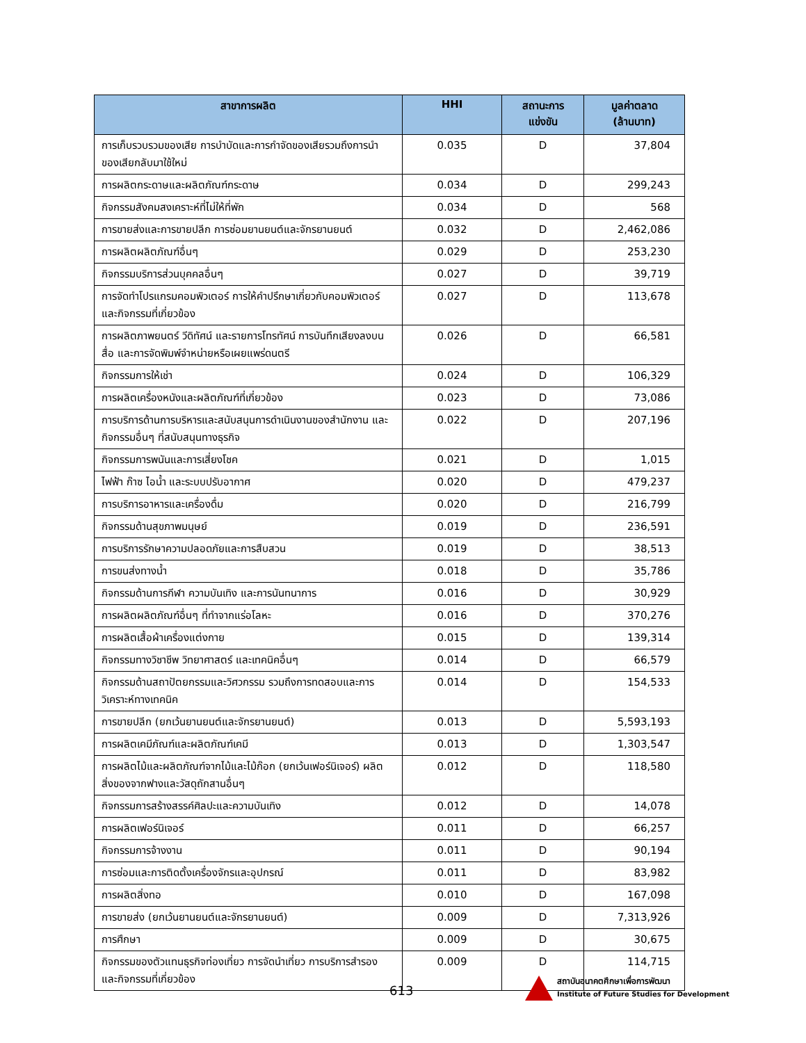| สาขาการผลิต | HHI | สถานะการ แข่งขัน | มูลค่าตลาด (ล้านบาท) |
| --- | --- | --- | --- |
| การเก็บรวบรวมของเสีย การบำบัดและการกำจัดของเสียรวมถึงการนำของเสียกลับมาใช้ใหม่ | 0.035 | D | 37,804 |
| การผลิตกระดาษและผลิตภัณฑ์กระดาษ | 0.034 | D | 299,243 |
| กิจกรรมสังคมสงเคราะห์ที่ไม่ให้ที่พัก | 0.034 | D | 568 |
| การขายส่งและการขายปลีก การซ่อมยานยนต์และจักรยานยนต์ | 0.032 | D | 2,462,086 |
| การผลิตผลิตภัณฑ์อื่นๆ | 0.029 | D | 253,230 |
| กิจกรรมบริการส่วนบุคคลอื่นๆ | 0.027 | D | 39,719 |
| การจัดทำโปรแกรมคอมพิวเตอร์ การให้คำปรึกษาเกี่ยวกับคอมพิวเตอร์ และกิจกรรมที่เกี่ยวข้อง | 0.027 | D | 113,678 |
| การผลิตภาพยนตร์ วีดิทัศน์ และรายการโทรทัศน์ การบันทึกเสียงลงบนสื่อ และการจัดพิมพ์จำหน่ายหรือเผยแพร่ดนตรี | 0.026 | D | 66,581 |
| กิจกรรมการให้เช่า | 0.024 | D | 106,329 |
| การผลิตเครื่องหนังและผลิตภัณฑ์ที่เกี่ยวข้อง | 0.023 | D | 73,086 |
| การบริการด้านการบริหารและสนับสนุนการดำเนินงานของสำนักงาน และกิจกรรมอื่นๆ ที่สนับสนุนทางธุรกิจ | 0.022 | D | 207,196 |
| กิจกรรมการพนันและการเสี่ยงโชค | 0.021 | D | 1,015 |
| ไฟฟ้า ก๊าซ ไอน้ำ และระบบปรับอากาศ | 0.020 | D | 479,237 |
| การบริการอาหารและเครื่องดื่ม | 0.020 | D | 216,799 |
| กิจกรรมด้านสุขภาพมนุษย์ | 0.019 | D | 236,591 |
| การบริการรักษาความปลอดภัยและการสืบสวน | 0.019 | D | 38,513 |
| การขนส่งทางน้ำ | 0.018 | D | 35,786 |
| กิจกรรมด้านการกีฬา ความบันเทิง และการนันทนาการ | 0.016 | D | 30,929 |
| การผลิตผลิตภัณฑ์อื่นๆ ที่ทำจากแร่อโลหะ | 0.016 | D | 370,276 |
| การผลิตเสื้อผ้าเครื่องแต่งกาย | 0.015 | D | 139,314 |
| กิจกรรมทางวิชาชีพ วิทยาศาสตร์ และเทคนิคอื่นๆ | 0.014 | D | 66,579 |
| กิจกรรมด้านสถาปัตยกรรมและวิศวกรรม รวมถึงการทดสอบและการวิเคราะห์ทางเทคนิค | 0.014 | D | 154,533 |
| การขายปลีก (ยกเว้นยานยนต์และจักรยานยนต์) | 0.013 | D | 5,593,193 |
| การผลิตเคมีภัณฑ์และผลิตภัณฑ์เคมี | 0.013 | D | 1,303,547 |
| การผลิตไม้และผลิตภัณฑ์จากไม้และไม้ก๊อก (ยกเว้นเฟอร์นิเจอร์) ผลิตสิ่งของจากฟางและวัสดุถักสานอื่นๆ | 0.012 | D | 118,580 |
| กิจกรรมการสร้างสรรค์ศิลปะและความบันเทิง | 0.012 | D | 14,078 |
| การผลิตเฟอร์นิเจอร์ | 0.011 | D | 66,257 |
| กิจกรรมการจ้างงาน | 0.011 | D | 90,194 |
| การซ่อมและการติดตั้งเครื่องจักรและอุปกรณ์ | 0.011 | D | 83,982 |
| การผลิตสิ่งทอ | 0.010 | D | 167,098 |
| การขายส่ง (ยกเว้นยานยนต์และจักรยานยนต์) | 0.009 | D | 7,313,926 |
| การศึกษา | 0.009 | D | 30,675 |
| กิจกรรมของตัวแทนธุรกิจท่องเที่ยว การจัดนำเที่ยว การบริการสำรอง และกิจกรรมที่เกี่ยวข้อง | 0.009 | D | 114,715 |
613
สถาบันอนาคตศึกษาเพื่อการพัฒนา
Institute of Future Studies for Development